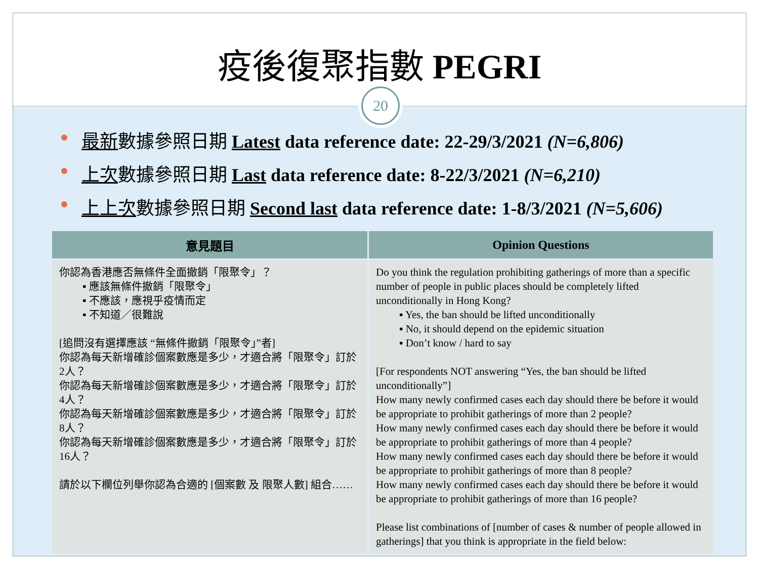疫後復聚指數 PEGRI
20
最新數據參照日期 Latest data reference date: 22-29/3/2021 (N=6,806)
上次數據參照日期 Last data reference date: 8-22/3/2021 (N=6,210)
上上次數據參照日期 Second last data reference date: 1-8/3/2021 (N=5,606)
| 意見題目 | Opinion Questions |
| --- | --- |
| 你認為香港應否無條件全面撤銷「限聚令」？ ▪ 應該無條件撤銷「限聚令」 ▪ 不應該，應視乎疫情而定 ▪ 不知道／很難說 [追問沒有選擇應該 “無條件撤銷「限聚令」”者] 你認為每天新增確診個案數應是多少，才適合將「限聚令」訂於2人？ 你認為每天新增確診個案數應是多少，才適合將「限聚令」訂於4人？ 你認為每天新增確診個案數應是多少，才適合將「限聚令」訂於8人？ 你認為每天新增確診個案數應是多少，才適合將「限聚令」訂於16人？ 請於以下欄位列舉你認為合適的 [個案數 及 限聚人數] 組合…… | Do you think the regulation prohibiting gatherings of more than a specific number of people in public places should be completely lifted unconditionally in Hong Kong? ▪ Yes, the ban should be lifted unconditionally ▪ No, it should depend on the epidemic situation ▪ Don’t know / hard to say [For respondents NOT answering “Yes, the ban should be lifted unconditionally”] How many newly confirmed cases each day should there be before it would be appropriate to prohibit gatherings of more than 2 people? How many newly confirmed cases each day should there be before it would be appropriate to prohibit gatherings of more than 4 people? How many newly confirmed cases each day should there be before it would be appropriate to prohibit gatherings of more than 8 people? How many newly confirmed cases each day should there be before it would be appropriate to prohibit gatherings of more than 16 people? Please list combinations of [number of cases & number of people allowed in gatherings] that you think is appropriate in the field below: |